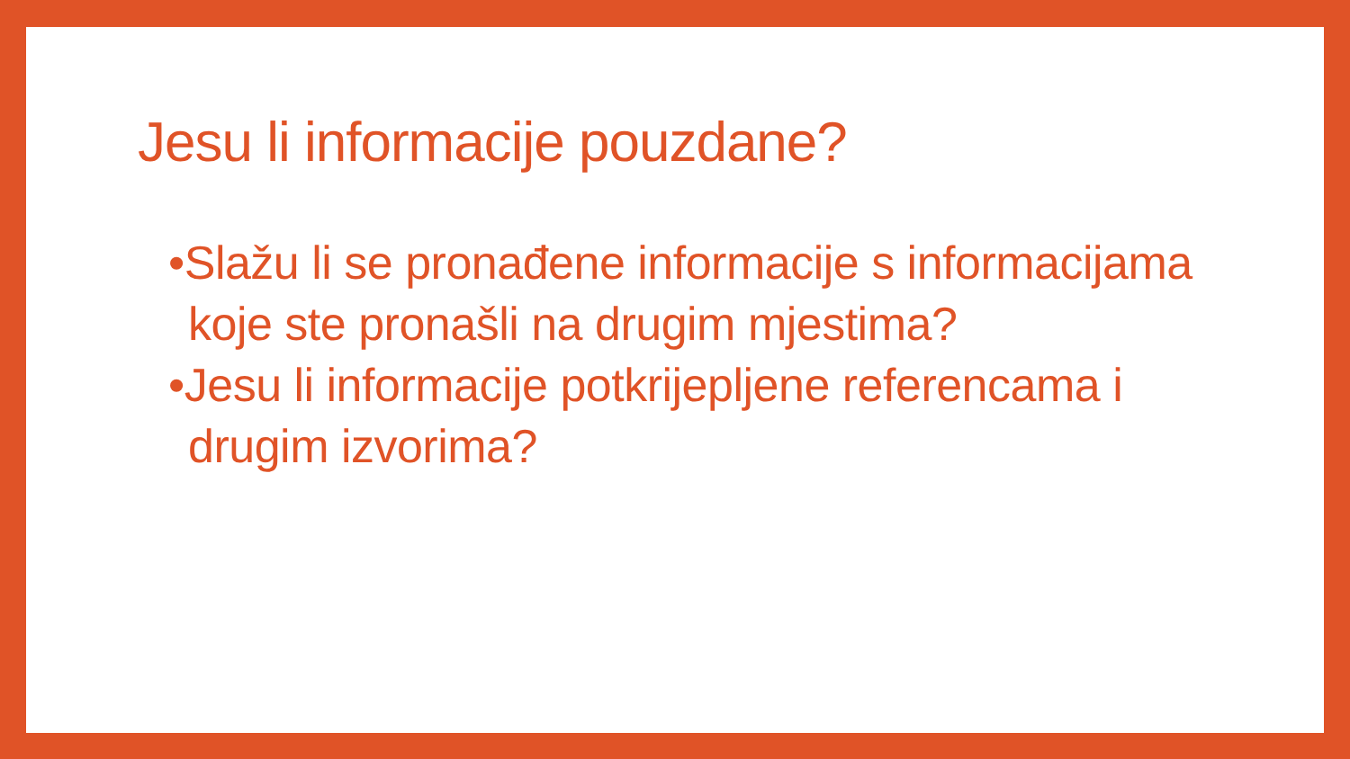Jesu li informacije pouzdane?
•Slažu li se pronađene informacije s informacijama koje ste pronašli na drugim mjestima?
•Jesu li informacije potkrijepljene referencama i drugim izvorima?